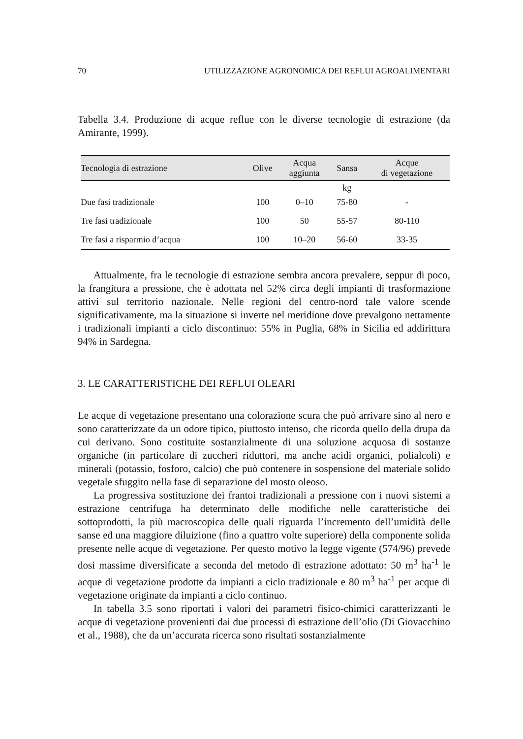70 UTILIZZAZIONE AGRONOMICA DEI REFLUI AGROALIMENTARI
Tabella 3.4. Produzione di acque reflue con le diverse tecnologie di estrazione (da Amirante, 1999).
| Tecnologia di estrazione | Olive | Acqua aggiunta | Sansa | Acque di vegetazione |
| --- | --- | --- | --- | --- |
| | | | kg | |
| Due fasi tradizionale | 100 | 0–10 | 75-80 | - |
| Tre fasi tradizionale | 100 | 50 | 55-57 | 80-110 |
| Tre fasi a risparmio d’acqua | 100 | 10–20 | 56-60 | 33-35 |
Attualmente, fra le tecnologie di estrazione sembra ancora prevalere, seppur di poco, la frangitura a pressione, che è adottata nel 52% circa degli impianti di trasformazione attivi sul territorio nazionale. Nelle regioni del centro-nord tale valore scende significativamente, ma la situazione si inverte nel meridione dove prevalgono nettamente i tradizionali impianti a ciclo discontinuo: 55% in Puglia, 68% in Sicilia ed addirittura 94% in Sardegna.
3. LE CARATTERISTICHE DEI REFLUI OLEARI
Le acque di vegetazione presentano una colorazione scura che può arrivare sino al nero e sono caratterizzate da un odore tipico, piuttosto intenso, che ricorda quello della drupa da cui derivano. Sono costituite sostanzialmente di una soluzione acquosa di sostanze organiche (in particolare di zuccheri riduttori, ma anche acidi organici, polialcoli) e minerali (potassio, fosforo, calcio) che può contenere in sospensione del materiale solido vegetale sfuggito nella fase di separazione del mosto oleoso.
La progressiva sostituzione dei frantoi tradizionali a pressione con i nuovi sistemi a estrazione centrifuga ha determinato delle modifiche nelle caratteristiche dei sottoprodotti, la più macroscopica delle quali riguarda l’incremento dell’umidità delle sanse ed una maggiore diluizione (fino a quattro volte superiore) della componente solida presente nelle acque di vegetazione. Per questo motivo la legge vigente (574/96) prevede dosi massime diversificate a seconda del metodo di estrazione adottato: 50 m<sup>3</sup> ha<sup>-1</sup> le acque di vegetazione prodotte da impianti a ciclo tradizionale e 80 m<sup>3</sup> ha<sup>-1</sup> per acque di vegetazione originate da impianti a ciclo continuo.
In tabella 3.5 sono riportati i valori dei parametri fisico-chimici caratterizzanti le acque di vegetazione provenienti dai due processi di estrazione dell’olio (Di Giovacchino et al., 1988), che da un’accurata ricerca sono risultati sostanzialmente